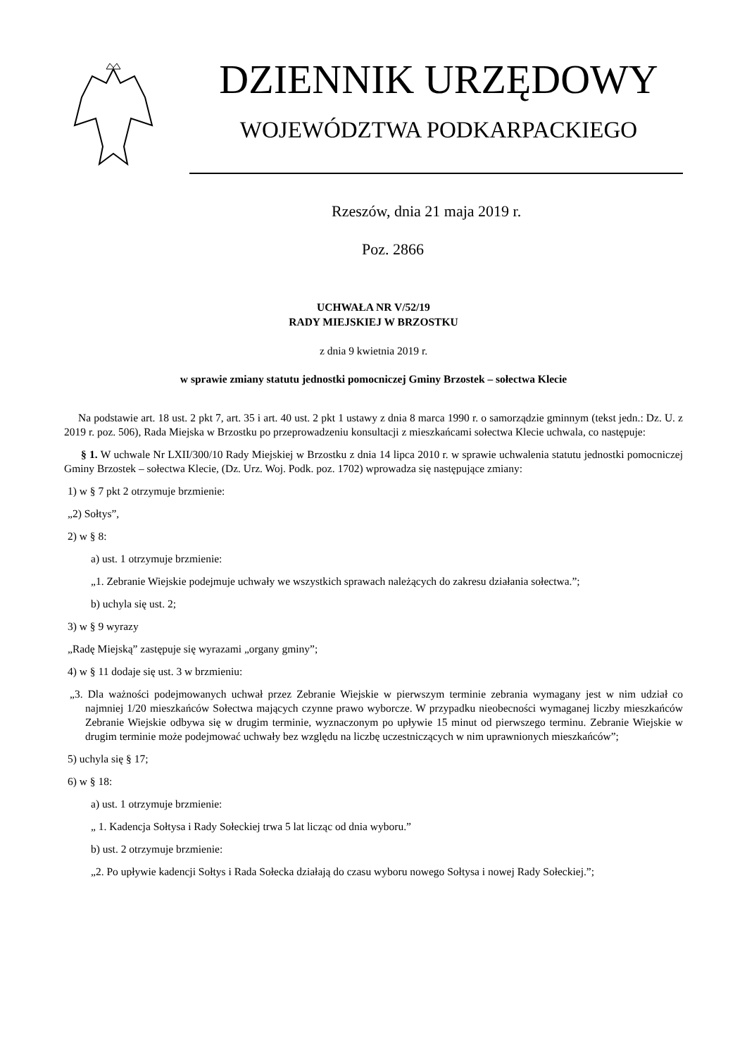DZIENNIK URZĘDOWY
WOJEWÓDZTWA PODKARPACKIEGO
Rzeszów, dnia 21 maja 2019 r.
Poz. 2866
UCHWAŁA NR V/52/19
RADY MIEJSKIEJ W BRZOSTKU
z dnia 9 kwietnia 2019 r.
w sprawie zmiany statutu jednostki pomocniczej Gminy Brzostek – sołectwa Klecie
Na podstawie art. 18 ust. 2 pkt 7, art. 35 i art. 40 ust. 2 pkt 1 ustawy z dnia 8 marca 1990 r. o samorządzie gminnym (tekst jedn.: Dz. U. z 2019 r. poz. 506), Rada Miejska w Brzostku po przeprowadzeniu konsultacji z mieszkańcami sołectwa Klecie uchwala, co następuje:
§ 1. W uchwale Nr LXII/300/10 Rady Miejskiej w Brzostku z dnia 14 lipca 2010 r. w sprawie uchwalenia statutu jednostki pomocniczej Gminy Brzostek – sołectwa Klecie, (Dz. Urz. Woj. Podk. poz. 1702) wprowadza się następujące zmiany:
1) w § 7 pkt 2 otrzymuje brzmienie:
„2) Sołtys”,
2) w § 8:
a) ust. 1 otrzymuje brzmienie:
„1. Zebranie Wiejskie podejmuje uchwały we wszystkich sprawach należących do zakresu działania sołectwa.”;
b) uchyla się ust. 2;
3) w § 9 wyrazy
„Radę Miejską” zastępuje się wyrazami „organy gminy”;
4) w § 11 dodaje się ust. 3 w brzmieniu:
„3. Dla ważności podejmowanych uchwał przez Zebranie Wiejskie w pierwszym terminie zebrania wymagany jest w nim udział co najmniej 1/20 mieszkańców Sołectwa mających czynne prawo wyborcze. W przypadku nieobecności wymaganej liczby mieszkańców Zebranie Wiejskie odbywa się w drugim terminie, wyznaczonym po upływie 15 minut od pierwszego terminu. Zebranie Wiejskie w drugim terminie może podejmować uchwały bez względu na liczbę uczestniczących w nim uprawnionych mieszkańców”;
5) uchyla się § 17;
6) w § 18:
a) ust. 1 otrzymuje brzmienie:
„ 1. Kadencja Sołtysa i Rady Sołeckiej trwa 5 lat licząc od dnia wyboru.”
b) ust. 2 otrzymuje brzmienie:
„2. Po upływie kadencji Sołtys i Rada Sołecka działają do czasu wyboru nowego Sołtysa i nowej Rady Sołeckiej.”;